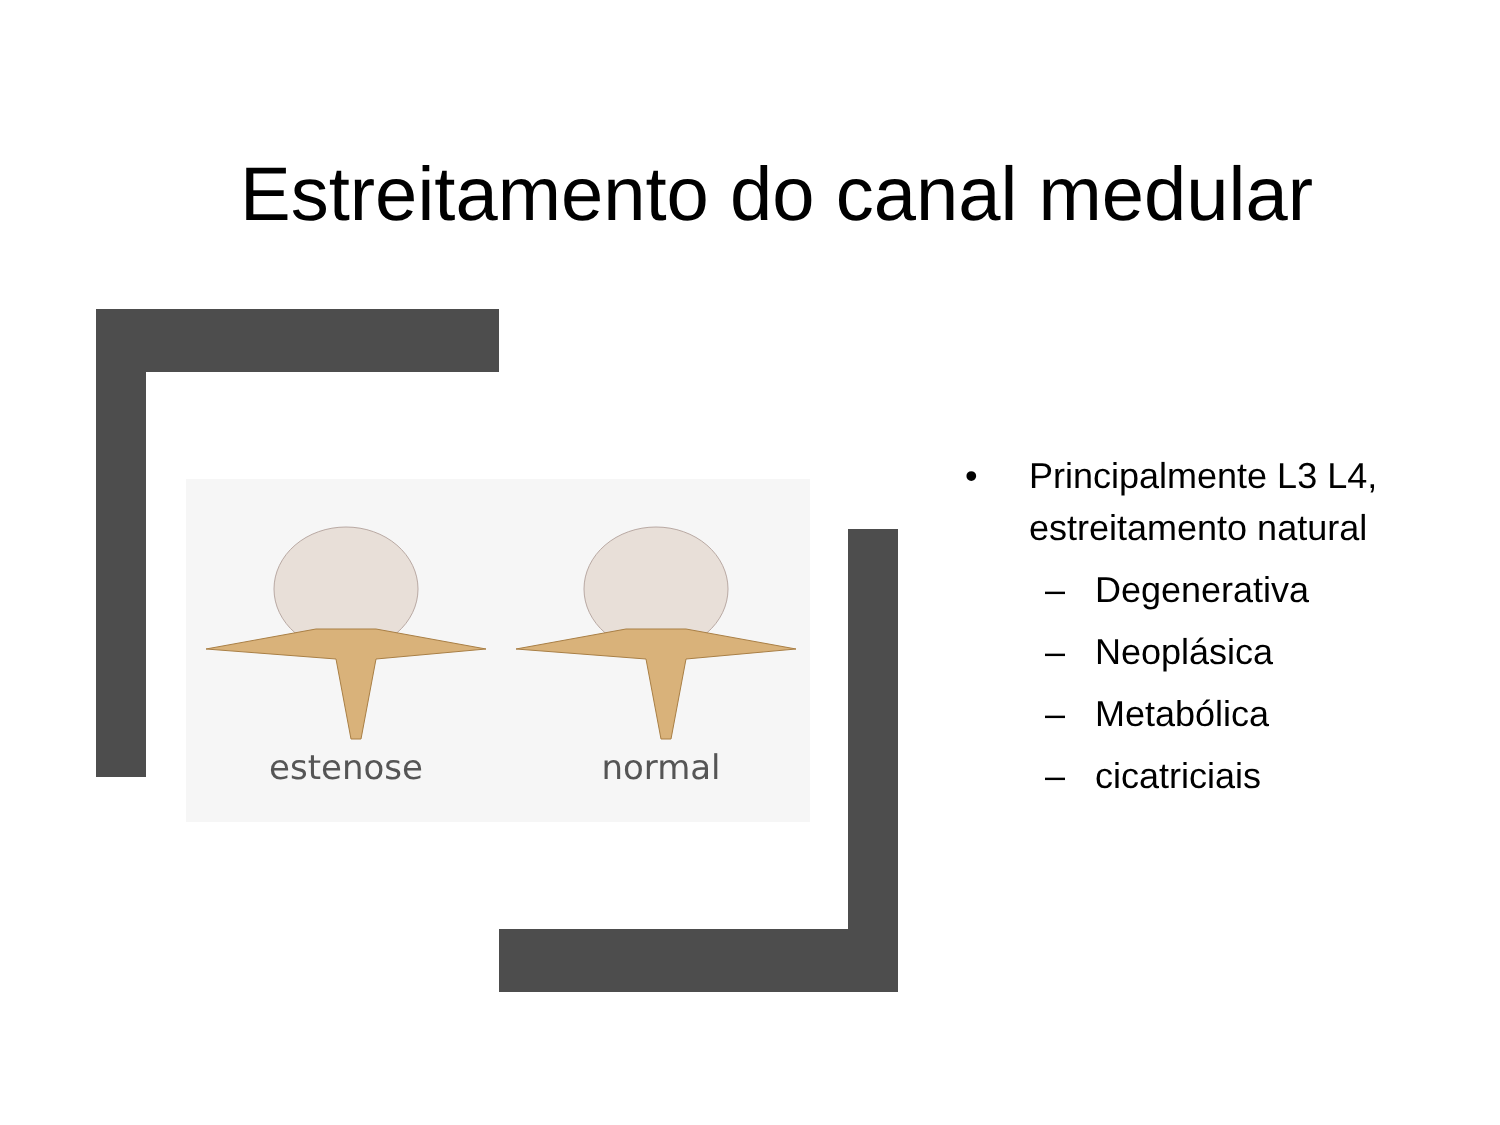Estreitamento do canal medular
estenose
normal
• Principalmente L3 L4, estreitamento natural
– Degenerativa
– Neoplásica
– Metabólica
– cicatriciais